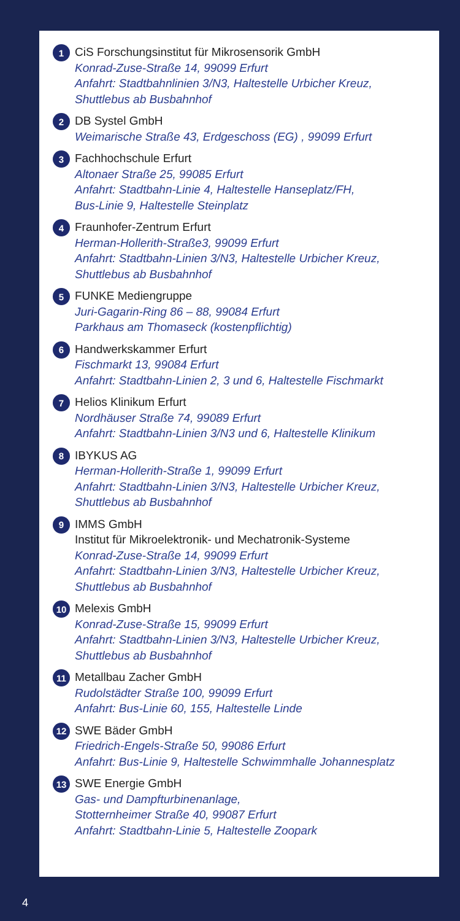1
CiS Forschungsinstitut für Mikrosensorik GmbH
Konrad-Zuse-Straße 14, 99099 Erfurt
Anfahrt: Stadtbahnlinien 3/N3, Haltestelle Urbicher Kreuz,
Shuttlebus ab Busbahnhof
2
DB Systel GmbH
Weimarische Straße 43, Erdgeschoss (EG) , 99099 Erfurt
3
Fachhochschule Erfurt
Altonaer Straße 25, 99085 Erfurt
Anfahrt: Stadtbahn-Linie 4, Haltestelle Hanseplatz/FH,
Bus-Linie 9, Haltestelle Steinplatz
4
Fraunhofer-Zentrum Erfurt
Herman-Hollerith-Straße3, 99099 Erfurt
Anfahrt: Stadtbahn-Linien 3/N3, Haltestelle Urbicher Kreuz,
Shuttlebus ab Busbahnhof
5
FUNKE Mediengruppe
Juri-Gagarin-Ring 86 – 88, 99084 Erfurt
Parkhaus am Thomaseck (kostenpflichtig)
6
Handwerkskammer Erfurt
Fischmarkt 13, 99084 Erfurt
Anfahrt: Stadtbahn-Linien 2, 3 und 6, Haltestelle Fischmarkt
7
Helios Klinikum Erfurt
Nordhäuser Straße 74, 99089 Erfurt
Anfahrt: Stadtbahn-Linien 3/N3 und 6, Haltestelle Klinikum
8
IBYKUS AG
Herman-Hollerith-Straße 1, 99099 Erfurt
Anfahrt: Stadtbahn-Linien 3/N3, Haltestelle Urbicher Kreuz,
Shuttlebus ab Busbahnhof
9
IMMS GmbH
Institut für Mikroelektronik- und Mechatronik-Systeme
Konrad-Zuse-Straße 14, 99099 Erfurt
Anfahrt: Stadtbahn-Linien 3/N3, Haltestelle Urbicher Kreuz,
Shuttlebus ab Busbahnhof
10
Melexis GmbH
Konrad-Zuse-Straße 15, 99099 Erfurt
Anfahrt: Stadtbahn-Linien 3/N3, Haltestelle Urbicher Kreuz,
Shuttlebus ab Busbahnhof
11
Metallbau Zacher GmbH
Rudolstädter Straße 100, 99099 Erfurt
Anfahrt: Bus-Linie 60, 155, Haltestelle Linde
12
SWE Bäder GmbH
Friedrich-Engels-Straße 50, 99086 Erfurt
Anfahrt: Bus-Linie 9, Haltestelle Schwimmhalle Johannesplatz
13
SWE Energie GmbH
Gas- und Dampfturbinenanlage,
Stotternheimer Straße 40, 99087 Erfurt
Anfahrt: Stadtbahn-Linie 5, Haltestelle Zoopark
4